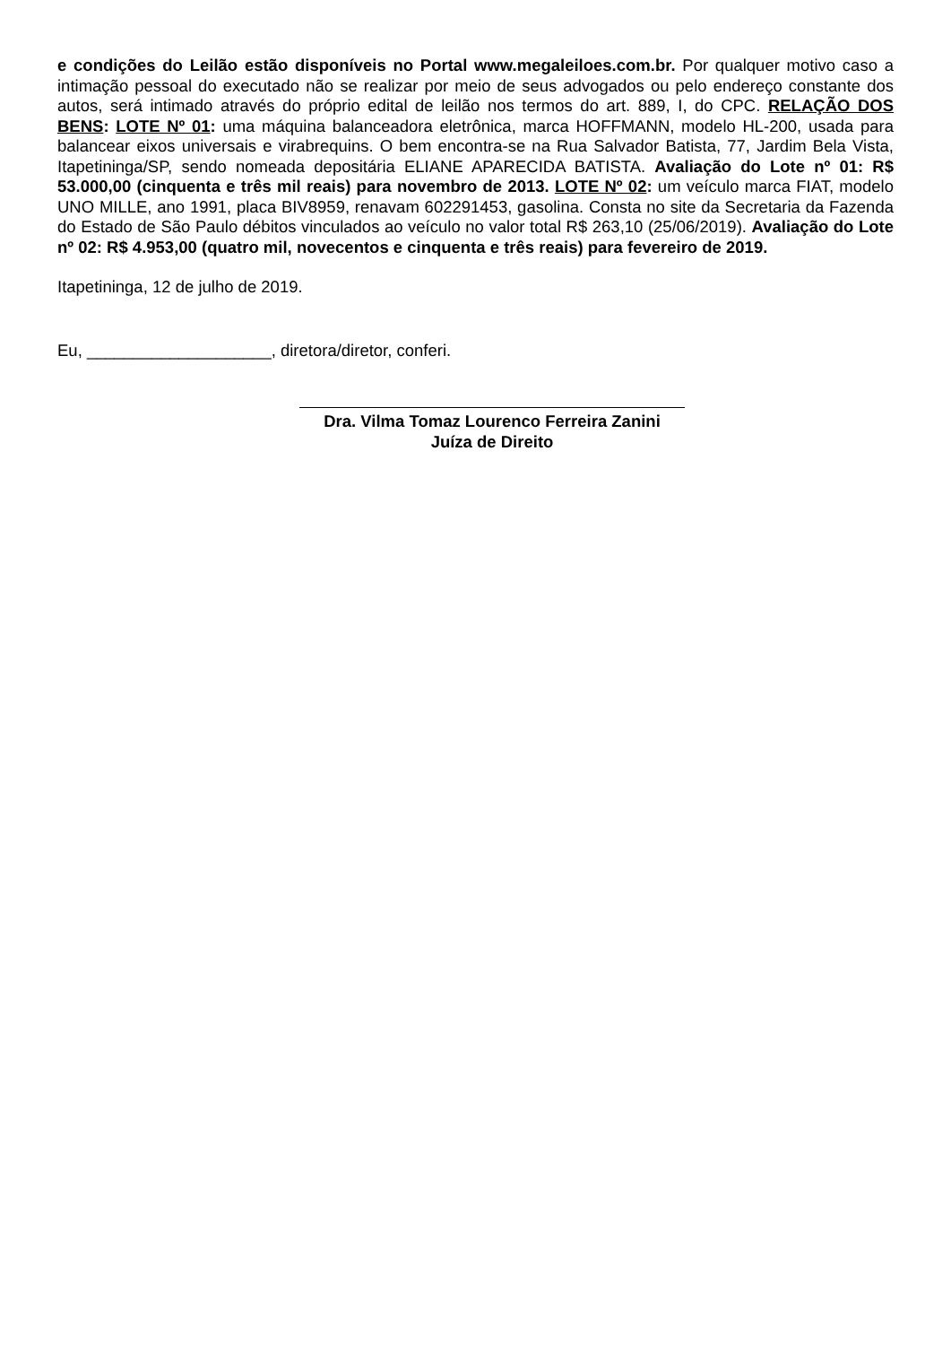e condições do Leilão estão disponíveis no Portal www.megaleiloes.com.br. Por qualquer motivo caso a intimação pessoal do executado não se realizar por meio de seus advogados ou pelo endereço constante dos autos, será intimado através do próprio edital de leilão nos termos do art. 889, I, do CPC. RELAÇÃO DOS BENS: LOTE Nº 01: uma máquina balanceadora eletrônica, marca HOFFMANN, modelo HL-200, usada para balancear eixos universais e virabrequins. O bem encontra-se na Rua Salvador Batista, 77, Jardim Bela Vista, Itapetininga/SP, sendo nomeada depositária ELIANE APARECIDA BATISTA. Avaliação do Lote nº 01: R$ 53.000,00 (cinquenta e três mil reais) para novembro de 2013. LOTE Nº 02: um veículo marca FIAT, modelo UNO MILLE, ano 1991, placa BIV8959, renavam 602291453, gasolina. Consta no site da Secretaria da Fazenda do Estado de São Paulo débitos vinculados ao veículo no valor total R$ 263,10 (25/06/2019). Avaliação do Lote nº 02: R$ 4.953,00 (quatro mil, novecentos e cinquenta e três reais) para fevereiro de 2019.
Itapetininga, 12 de julho de 2019.
Eu, ____________________, diretora/diretor, conferi.
Dra. Vilma Tomaz Lourenco Ferreira Zanini
Juíza de Direito